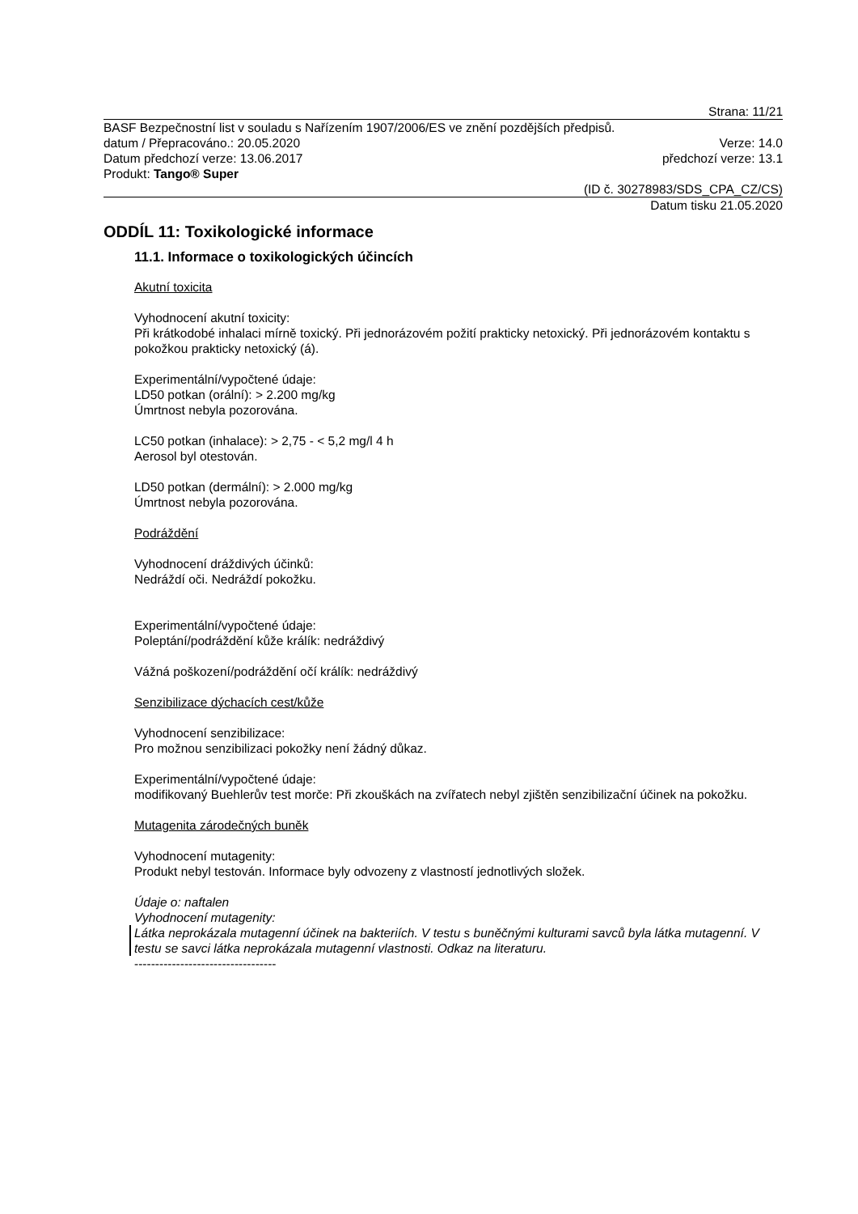Strana: 11/21
BASF Bezpečnostní list v souladu s Nařízením 1907/2006/ES ve znění pozdějších předpisů.
datum / Přepracováno.: 20.05.2020 Verze: 14.0
Datum předchozí verze: 13.06.2017 předchozí verze: 13.1
Produkt: Tango® Super
(ID č. 30278983/SDS_CPA_CZ/CS)
Datum tisku 21.05.2020
ODDÍL 11: Toxikologické informace
11.1. Informace o toxikologických účincích
Akutní toxicita
Vyhodnocení akutní toxicity:
Při krátkodobé inhalaci mírně toxický. Při jednorázovém požití prakticky netoxický. Při jednorázovém kontaktu s pokožkou prakticky netoxický (á).
Experimentální/vypočtené údaje:
LD50 potkan (orální): > 2.200 mg/kg
Úmrtnost nebyla pozorována.
LC50 potkan (inhalace): > 2,75 - < 5,2 mg/l 4 h
Aerosol byl otestován.
LD50 potkan (dermální): > 2.000 mg/kg
Úmrtnost nebyla pozorována.
Podráždění
Vyhodnocení dráždivých účinků:
Nedráždí oči. Nedráždí pokožku.
Experimentální/vypočtené údaje:
Poleptání/podráždění kůže králík: nedráždivý
Vážná poškození/podráždění očí králík: nedráždivý
Senzibilizace dýchacích cest/kůže
Vyhodnocení senzibilizace:
Pro možnou senzibilizaci pokožky není žádný důkaz.
Experimentální/vypočtené údaje:
modifikovaný Buehlerův test morče: Při zkouškách na zvířatech nebyl zjištěn senzibilizační účinek na pokožku.
Mutagenita zárodečných buněk
Vyhodnocení mutagenity:
Produkt nebyl testován. Informace byly odvozeny z vlastností jednotlivých složek.
Údaje o: naftalen
Vyhodnocení mutagenity:
Látka neprokázala mutagenní účinek na bakteriích. V testu s buněčnými kulturami savců byla látka mutagenní. V testu se savci látka neprokázala mutagenní vlastnosti. Odkaz na literaturu.
----------------------------------